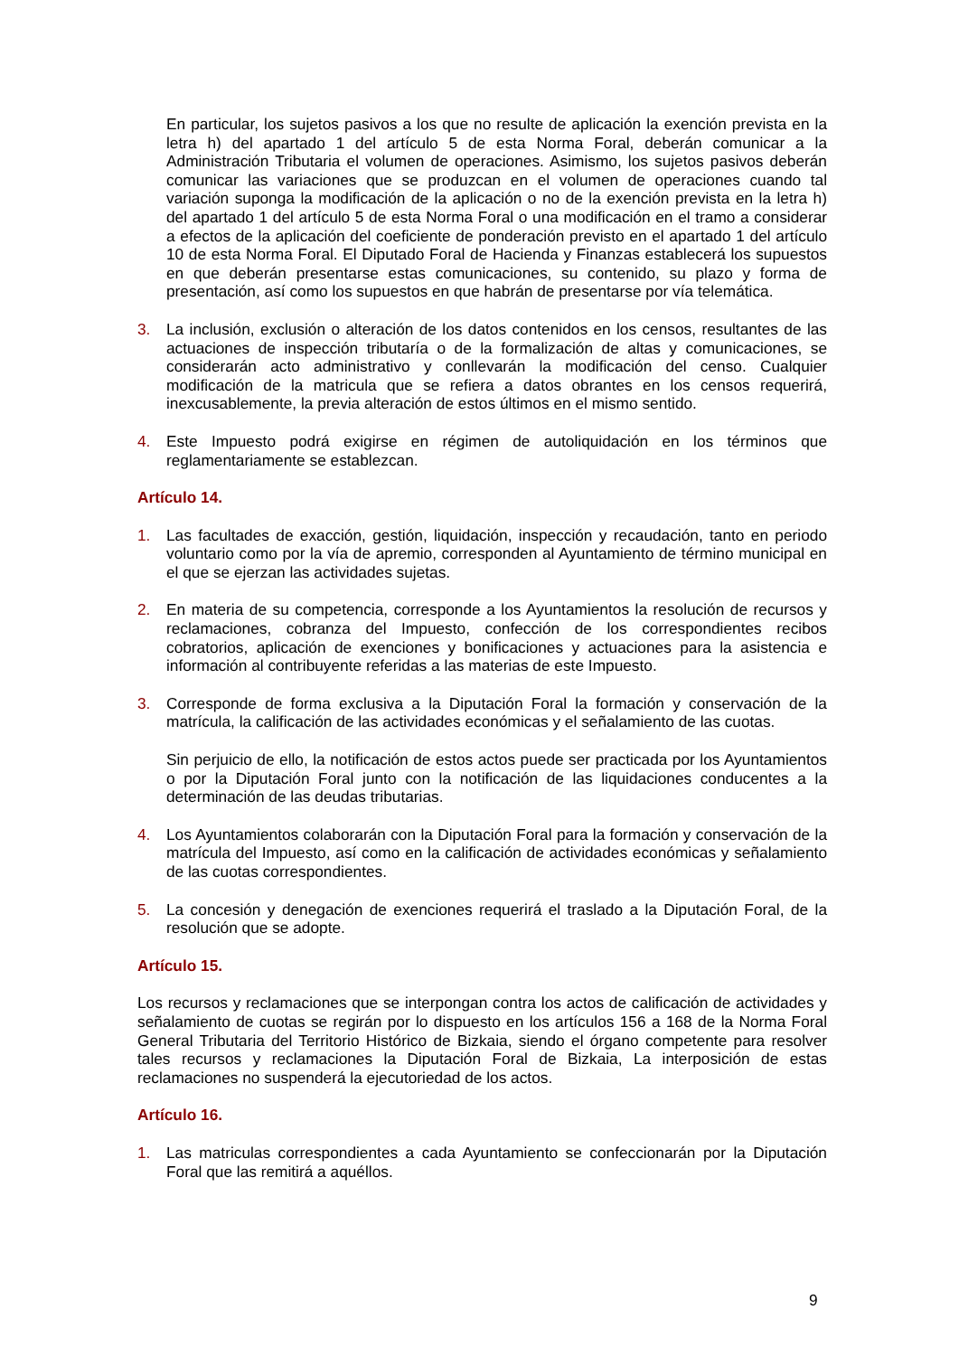En particular, los sujetos pasivos a los que no resulte de aplicación la exención prevista en la letra h) del apartado 1 del artículo 5 de esta Norma Foral, deberán comunicar a la Administración Tributaria el volumen de operaciones. Asimismo, los sujetos pasivos deberán comunicar las variaciones que se produzcan en el volumen de operaciones cuando tal variación suponga la modificación de la aplicación o no de la exención prevista en la letra h) del apartado 1 del artículo 5 de esta Norma Foral o una modificación en el tramo a considerar a efectos de la aplicación del coeficiente de ponderación previsto en el apartado 1 del artículo 10 de esta Norma Foral. El Diputado Foral de Hacienda y Finanzas establecerá los supuestos en que deberán presentarse estas comunicaciones, su contenido, su plazo y forma de presentación, así como los supuestos en que habrán de presentarse por vía telemática.
3. La inclusión, exclusión o alteración de los datos contenidos en los censos, resultantes de las actuaciones de inspección tributaría o de la formalización de altas y comunicaciones, se considerarán acto administrativo y conllevarán la modificación del censo. Cualquier modificación de la matricula que se refiera a datos obrantes en los censos requerirá, inexcusablemente, la previa alteración de estos últimos en el mismo sentido.
4. Este Impuesto podrá exigirse en régimen de autoliquidación en los términos que reglamentariamente se establezcan.
Artículo 14.
1. Las facultades de exacción, gestión, liquidación, inspección y recaudación, tanto en periodo voluntario como por la vía de apremio, corresponden al Ayuntamiento de término municipal en el que se ejerzan las actividades sujetas.
2. En materia de su competencia, corresponde a los Ayuntamientos la resolución de recursos y reclamaciones, cobranza del Impuesto, confección de los correspondientes recibos cobratorios, aplicación de exenciones y bonificaciones y actuaciones para la asistencia e información al contribuyente referidas a las materias de este Impuesto.
3. Corresponde de forma exclusiva a la Diputación Foral la formación y conservación de la matrícula, la calificación de las actividades económicas y el señalamiento de las cuotas.
Sin perjuicio de ello, la notificación de estos actos puede ser practicada por los Ayuntamientos o por la Diputación Foral junto con la notificación de las liquidaciones conducentes a la determinación de las deudas tributarias.
4. Los Ayuntamientos colaborarán con la Diputación Foral para la formación y conservación de la matrícula del Impuesto, así como en la calificación de actividades económicas y señalamiento de las cuotas correspondientes.
5. La concesión y denegación de exenciones requerirá el traslado a la Diputación Foral, de la resolución que se adopte.
Artículo 15.
Los recursos y reclamaciones que se interpongan contra los actos de calificación de actividades y señalamiento de cuotas se regirán por lo dispuesto en los artículos 156 a 168 de la Norma Foral General Tributaria del Territorio Histórico de Bizkaia, siendo el órgano competente para resolver tales recursos y reclamaciones la Diputación Foral de Bizkaia, La interposición de estas reclamaciones no suspenderá la ejecutoriedad de los actos.
Artículo 16.
1. Las matriculas correspondientes a cada Ayuntamiento se confeccionarán por la Diputación Foral que las remitirá a aquéllos.
9